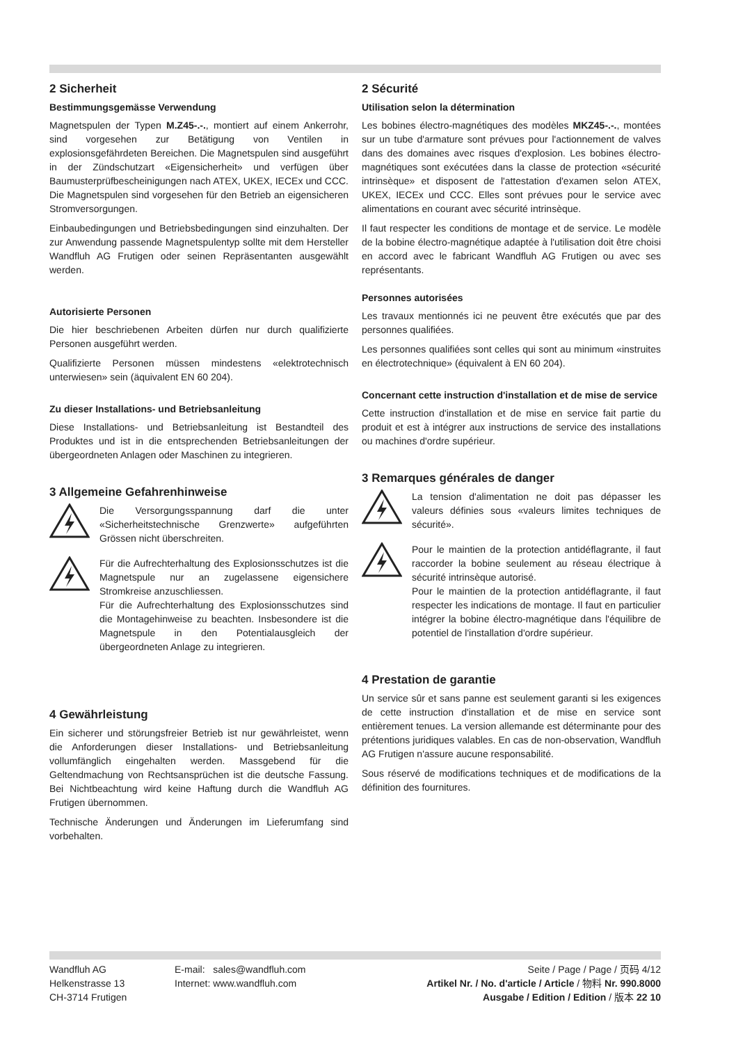2 Sicherheit
Bestimmungsgemässe Verwendung
Magnetspulen der Typen M.Z45-.-., montiert auf einem Ankerrohr, sind vorgesehen zur Betätigung von Ventilen in explosionsgefährdeten Bereichen. Die Magnetspulen sind ausgeführt in der Zündschutzart «Eigensicherheit» und verfügen über Baumusterprüfbescheinigungen nach ATEX, UKEX, IECEx und CCC. Die Magnetspulen sind vorgesehen für den Betrieb an eigensicheren Stromversorgungen.
Einbaubedingungen und Betriebsbedingungen sind einzuhalten. Der zur Anwendung passende Magnetspulentyp sollte mit dem Hersteller Wandfluh AG Frutigen oder seinen Repräsentanten ausgewählt werden.
Autorisierte Personen
Die hier beschriebenen Arbeiten dürfen nur durch qualifizierte Personen ausgeführt werden.
Qualifizierte Personen müssen mindestens «elektrotechnisch unterwiesen» sein (äquivalent EN 60 204).
Zu dieser Installations- und Betriebsanleitung
Diese Installations- und Betriebsanleitung ist Bestandteil des Produktes und ist in die entsprechenden Betriebsanleitungen der übergeordneten Anlagen oder Maschinen zu integrieren.
3 Allgemeine Gefahrenhinweise
Die Versorgungsspannung darf die unter «Sicherheitstechnische Grenzwerte» aufgeführten Grössen nicht überschreiten.
Für die Aufrechterhaltung des Explosionsschutzes ist die Magnetspule nur an zugelassene eigensichere Stromkreise anzuschliessen.
Für die Aufrechterhaltung des Explosionsschutzes sind die Montagehinweise zu beachten. Insbesondere ist die Magnetspule in den Potentialausgleich der übergeordneten Anlage zu integrieren.
4 Gewährleistung
Ein sicherer und störungsfreier Betrieb ist nur gewährleistet, wenn die Anforderungen dieser Installations- und Betriebsanleitung vollumfänglich eingehalten werden. Massgebend für die Geltendmachung von Rechtsansprüchen ist die deutsche Fassung. Bei Nichtbeachtung wird keine Haftung durch die Wandfluh AG Frutigen übernommen.
Technische Änderungen und Änderungen im Lieferumfang sind vorbehalten.
2 Sécurité
Utilisation selon la détermination
Les bobines électro-magnétiques des modèles MKZ45-.-., montées sur un tube d'armature sont prévues pour l'actionnement de valves dans des domaines avec risques d'explosion. Les bobines électro-magnétiques sont exécutées dans la classe de protection «sécurité intrinsèque» et disposent de l'attestation d'examen selon ATEX, UKEX, IECEx und CCC. Elles sont prévues pour le service avec alimentations en courant avec sécurité intrinsèque.
Il faut respecter les conditions de montage et de service. Le modèle de la bobine électro-magnétique adaptée à l'utilisation doit être choisi en accord avec le fabricant Wandfluh AG Frutigen ou avec ses représentants.
Personnes autorisées
Les travaux mentionnés ici ne peuvent être exécutés que par des personnes qualifiées.
Les personnes qualifiées sont celles qui sont au minimum «instruites en électrotechnique» (équivalent à EN 60 204).
Concernant cette instruction d'installation et de mise de service
Cette instruction d'installation et de mise en service fait partie du produit et est à intégrer aux instructions de service des installations ou machines d'ordre supérieur.
3 Remarques générales de danger
La tension d'alimentation ne doit pas dépasser les valeurs définies sous «valeurs limites techniques de sécurité».
Pour le maintien de la protection antidéflagrante, il faut raccorder la bobine seulement au réseau électrique à sécurité intrinsèque autorisé.
Pour le maintien de la protection antidéflagrante, il faut respecter les indications de montage. Il faut en particulier intégrer la bobine électro-magnétique dans l'équilibre de potentiel de l'installation d'ordre supérieur.
4 Prestation de garantie
Un service sûr et sans panne est seulement garanti si les exigences de cette instruction d'installation et de mise en service sont entièrement tenues. La version allemande est déterminante pour des prétentions juridiques valables. En cas de non-observation, Wandfluh AG Frutigen n'assure aucune responsabilité.
Sous réservé de modifications techniques et de modifications de la définition des fournitures.
Wandfluh AG
Helkenstrasse 13
CH-3714 Frutigen
E-mail: sales@wandfluh.com
Internet: www.wandfluh.com
Seite / Page / Page / 页码 4/12
Artikel Nr. / No. d'article / Article / 物料 Nr. 990.8000
Ausgabe / Edition / Edition / 版本 22 10